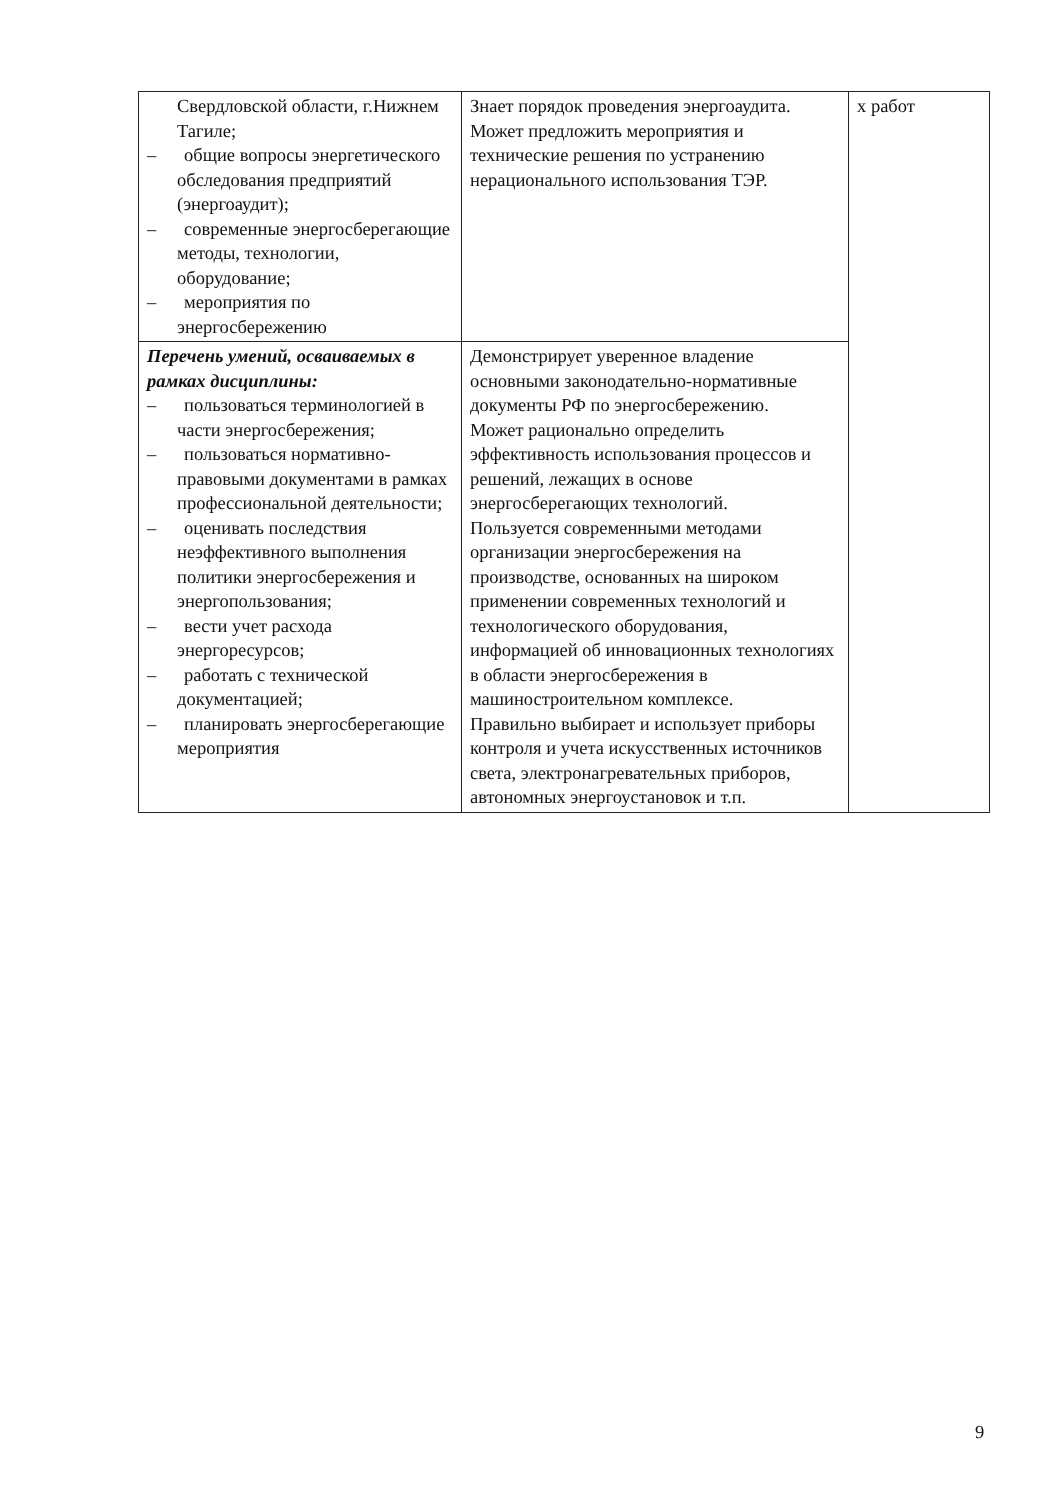| Свердловской области, г.Нижнем Тагиле; – общие вопросы энергетического обследования предприятий (энергоаудит); – современные энергосберегающие методы, технологии, оборудование; – мероприятия по энергосбережению | Знает порядок проведения энергоаудита. Может предложить мероприятия и технические решения по устранению нерационального использования ТЭР. | х работ |
| Перечень умений, осваиваемых в рамках дисциплины: – пользоваться терминологией в части энергосбережения; – пользоваться нормативно-правовыми документами в рамках профессиональной деятельности; – оценивать последствия неэффективного выполнения политики энергосбережения и энергопользования; – вести учет расхода энергоресурсов; – работать с технической документацией; – планировать энергосберегающие мероприятия | Демонстрирует уверенное владение основными законодательно-нормативные документы РФ по энергосбережению. Может рационально определить эффективность использования процессов и решений, лежащих в основе энергосберегающих технологий. Пользуется современными методами организации энергосбережения на производстве, основанных на широком применении современных технологий и технологического оборудования, информацией об инновационных технологиях в области энергосбережения в машиностроительном комплексе. Правильно выбирает и использует приборы контроля и учета искусственных источников света, электронагревательных приборов, автономных энергоустановок и т.п. | |
9